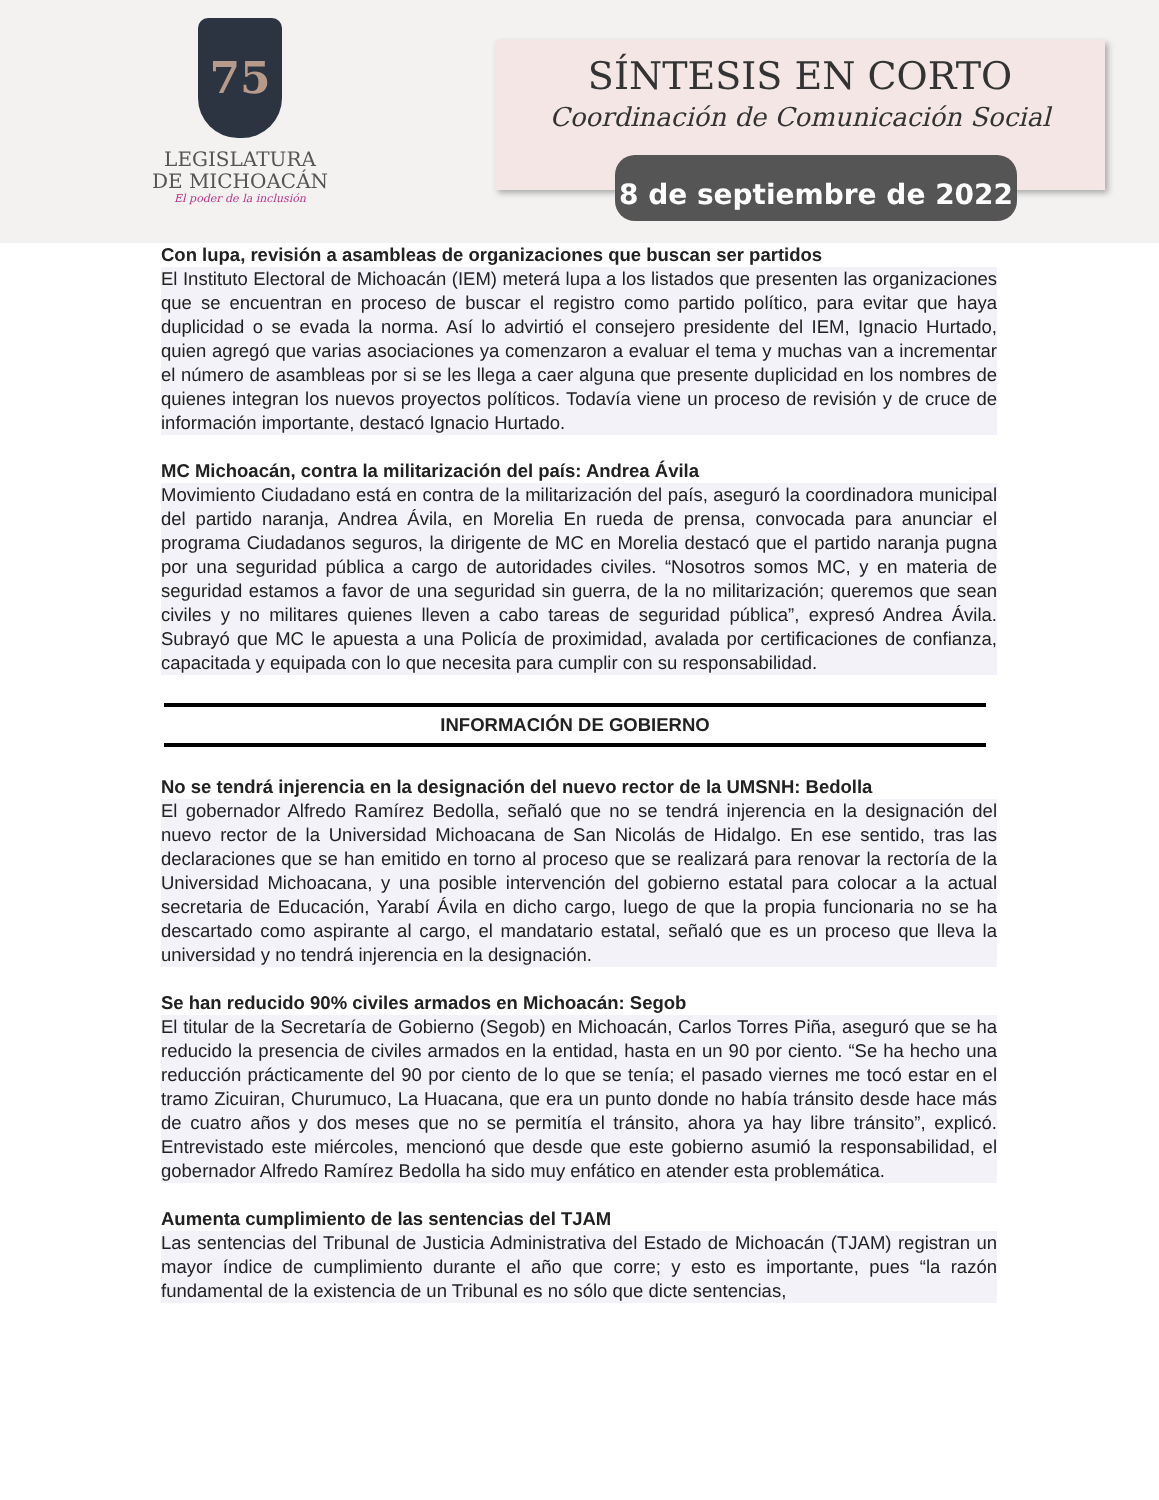75
LEGISLATURA
DE MICHOACÁN
El poder de la inclusión
SÍNTESIS EN CORTO
Coordinación de Comunicación Social
8 de septiembre de 2022
Con lupa, revisión a asambleas de organizaciones que buscan ser partidos
El Instituto Electoral de Michoacán (IEM) meterá lupa a los listados que presenten las organizaciones que se encuentran en proceso de buscar el registro como partido político, para evitar que haya duplicidad o se evada la norma. Así lo advirtió el consejero presidente del IEM, Ignacio Hurtado, quien agregó que varias asociaciones ya comenzaron a evaluar el tema y muchas van a incrementar el número de asambleas por si se les llega a caer alguna que presente duplicidad en los nombres de quienes integran los nuevos proyectos políticos. Todavía viene un proceso de revisión y de cruce de información importante, destacó Ignacio Hurtado.
MC Michoacán, contra la militarización del país: Andrea Ávila
Movimiento Ciudadano está en contra de la militarización del país, aseguró la coordinadora municipal del partido naranja, Andrea Ávila, en Morelia En rueda de prensa, convocada para anunciar el programa Ciudadanos seguros, la dirigente de MC en Morelia destacó que el partido naranja pugna por una seguridad pública a cargo de autoridades civiles. “Nosotros somos MC, y en materia de seguridad estamos a favor de una seguridad sin guerra, de la no militarización; queremos que sean civiles y no militares quienes lleven a cabo tareas de seguridad pública”, expresó Andrea Ávila. Subrayó que MC le apuesta a una Policía de proximidad, avalada por certificaciones de confianza, capacitada y equipada con lo que necesita para cumplir con su responsabilidad.
INFORMACIÓN DE GOBIERNO
No se tendrá injerencia en la designación del nuevo rector de la UMSNH: Bedolla
El gobernador Alfredo Ramírez Bedolla, señaló que no se tendrá injerencia en la designación del nuevo rector de la Universidad Michoacana de San Nicolás de Hidalgo. En ese sentido, tras las declaraciones que se han emitido en torno al proceso que se realizará para renovar la rectoría de la Universidad Michoacana, y una posible intervención del gobierno estatal para colocar a la actual secretaria de Educación, Yarabí Ávila en dicho cargo, luego de que la propia funcionaria no se ha descartado como aspirante al cargo, el mandatario estatal, señaló que es un proceso que lleva la universidad y no tendrá injerencia en la designación.
Se han reducido 90% civiles armados en Michoacán: Segob
El titular de la Secretaría de Gobierno (Segob) en Michoacán, Carlos Torres Piña, aseguró que se ha reducido la presencia de civiles armados en la entidad, hasta en un 90 por ciento. “Se ha hecho una reducción prácticamente del 90 por ciento de lo que se tenía; el pasado viernes me tocó estar en el tramo Zicuiran, Churumuco, La Huacana, que era un punto donde no había tránsito desde hace más de cuatro años y dos meses que no se permitía el tránsito, ahora ya hay libre tránsito”, explicó. Entrevistado este miércoles, mencionó que desde que este gobierno asumió la responsabilidad, el gobernador Alfredo Ramírez Bedolla ha sido muy enfático en atender esta problemática.
Aumenta cumplimiento de las sentencias del TJAM
Las sentencias del Tribunal de Justicia Administrativa del Estado de Michoacán (TJAM) registran un mayor índice de cumplimiento durante el año que corre; y esto es importante, pues “la razón fundamental de la existencia de un Tribunal es no sólo que dicte sentencias,